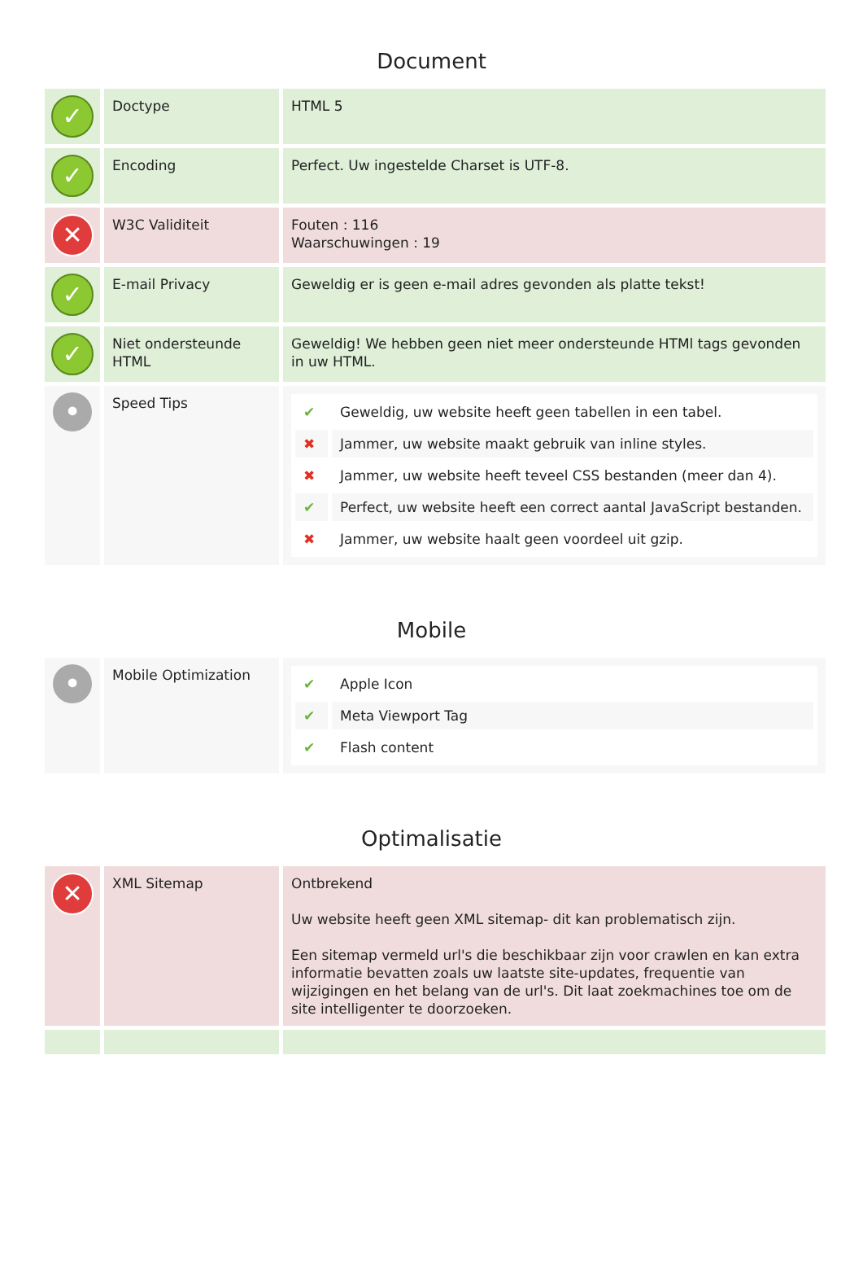Document
| ✓ | Doctype | HTML 5 |
| ✓ | Encoding | Perfect. Uw ingestelde Charset is UTF-8. |
| ✕ | W3C Validiteit | Fouten : 116 Waarschuwingen : 19 |
| ✓ | E-mail Privacy | Geweldig er is geen e-mail adres gevonden als platte tekst! |
| ✓ | Niet ondersteunde HTML | Geweldig! We hebben geen niet meer ondersteunde HTMl tags gevonden in uw HTML. |
| • | Speed Tips | / ✔ / Geweldig, uw website heeft geen tabellen in een tabel. / / ✖ / Jammer, uw website maakt gebruik van inline styles. / / ✖ / Jammer, uw website heeft teveel CSS bestanden (meer dan 4). / / ✔ / Perfect, uw website heeft een correct aantal JavaScript bestanden. / / ✖ / Jammer, uw website haalt geen voordeel uit gzip. / |
Mobile
| • | Mobile Optimization | / ✔ / Apple Icon / / ✔ / Meta Viewport Tag / / ✔ / Flash content / |
Optimalisatie
| ✕ | XML Sitemap | Ontbrekend Uw website heeft geen XML sitemap- dit kan problematisch zijn. Een sitemap vermeld url's die beschikbaar zijn voor crawlen en kan extra informatie bevatten zoals uw laatste site-updates, frequentie van wijzigingen en het belang van de url's. Dit laat zoekmachines toe om de site intelligenter te doorzoeken. |